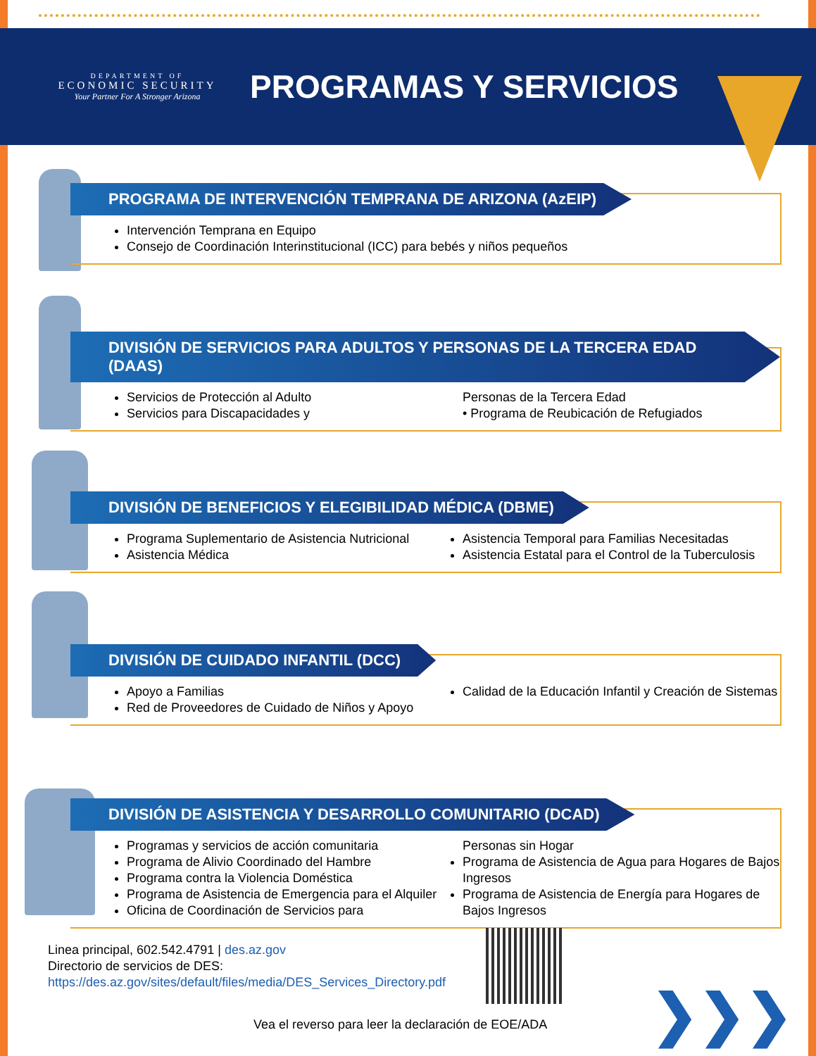DEPARTMENT OF
ECONOMIC SECURITY
Your Partner For A Stronger Arizona
PROGRAMAS Y SERVICIOS
PROGRAMA DE INTERVENCIÓN TEMPRANA DE ARIZONA (AzEIP)
Intervención Temprana en Equipo
Consejo de Coordinación Interinstitucional (ICC) para bebés y niños pequeños
DIVISIÓN DE SERVICIOS PARA ADULTOS Y PERSONAS DE LA TERCERA EDAD (DAAS)
Servicios de Protección al Adulto
Servicios para Discapacidades y
Personas de la Tercera Edad
• Programa de Reubicación de Refugiados
DIVISIÓN DE BENEFICIOS Y ELEGIBILIDAD MÉDICA (DBME)
Programa Suplementario de Asistencia Nutricional
Asistencia Médica
Asistencia Temporal para Familias Necesitadas
Asistencia Estatal para el Control de la Tuberculosis
DIVISIÓN DE CUIDADO INFANTIL (DCC)
Apoyo a Familias
Red de Proveedores de Cuidado de Niños y Apoyo
Calidad de la Educación Infantil y Creación de Sistemas
DIVISIÓN DE ASISTENCIA Y DESARROLLO COMUNITARIO (DCAD)
Programas y servicios de acción comunitaria
Programa de Alivio Coordinado del Hambre
Programa contra la Violencia Doméstica
Programa de Asistencia de Emergencia para el Alquiler
Oficina de Coordinación de Servicios para
Personas sin Hogar
Programa de Asistencia de Agua para Hogares de Bajos Ingresos
Programa de Asistencia de Energía para Hogares de Bajos Ingresos
Linea principal, 602.542.4791 | des.az.gov
Directorio de servicios de DES:
https://des.az.gov/sites/default/files/media/DES_Services_Directory.pdf
Vea el reverso para leer la declaración de EOE/ADA
❯❯❯